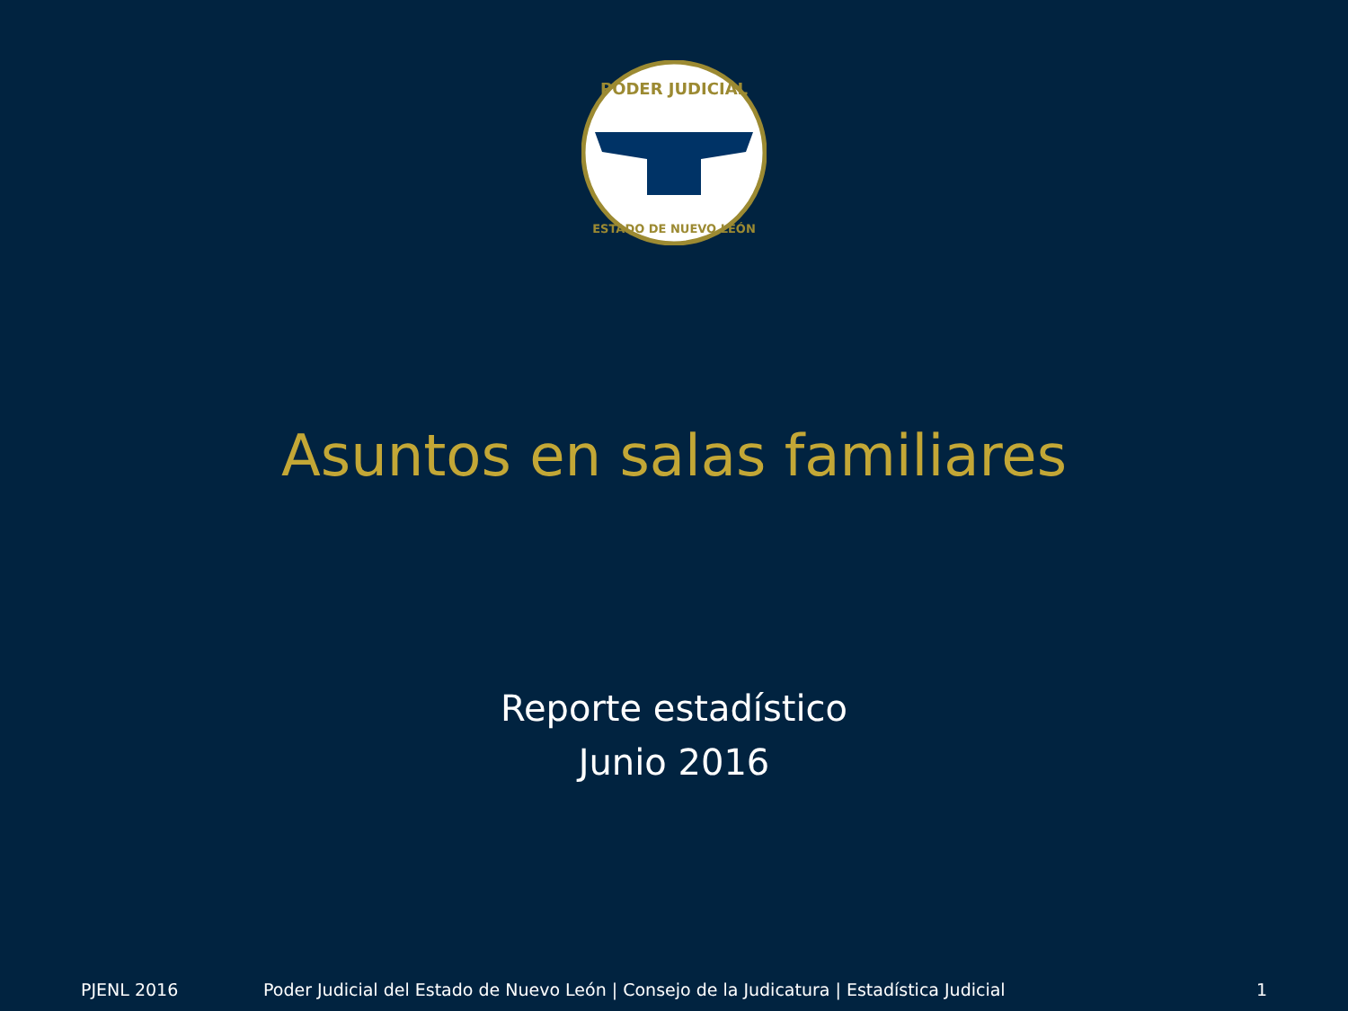PODER JUDICIAL
ESTADO DE NUEVO LEÓN
Asuntos en salas familiares
Reporte estadístico
Junio 2016
PJENL 2016 Poder Judicial del Estado de Nuevo León | Consejo de la Judicatura | Estadística Judicial 1